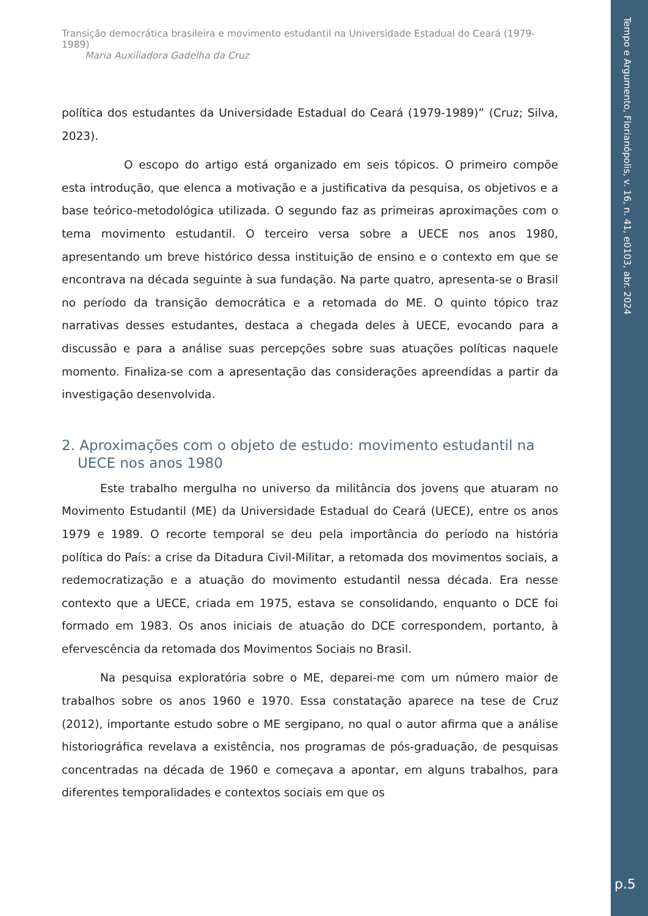Tempo e Argumento, Florianópolis, v. 16, n. 41, e0103, abr. 2024
p.5
Transição democrática brasileira e movimento estudantil na Universidade Estadual do Ceará (1979-1989)
Maria Auxiliadora Gadelha da Cruz
política dos estudantes da Universidade Estadual do Ceará (1979-1989)” (Cruz; Silva, 2023).
O escopo do artigo está organizado em seis tópicos. O primeiro compõe esta introdução, que elenca a motivação e a justificativa da pesquisa, os objetivos e a base teórico-metodológica utilizada. O segundo faz as primeiras aproximações com o tema movimento estudantil. O terceiro versa sobre a UECE nos anos 1980, apresentando um breve histórico dessa instituição de ensino e o contexto em que se encontrava na década seguinte à sua fundação. Na parte quatro, apresenta-se o Brasil no período da transição democrática e a retomada do ME. O quinto tópico traz narrativas desses estudantes, destaca a chegada deles à UECE, evocando para a discussão e para a análise suas percepções sobre suas atuações políticas naquele momento. Finaliza-se com a apresentação das considerações apreendidas a partir da investigação desenvolvida.
2. Aproximações com o objeto de estudo: movimento estudantil na UECE nos anos 1980
Este trabalho mergulha no universo da militância dos jovens que atuaram no Movimento Estudantil (ME) da Universidade Estadual do Ceará (UECE), entre os anos 1979 e 1989. O recorte temporal se deu pela importância do período na história política do País: a crise da Ditadura Civil-Militar, a retomada dos movimentos sociais, a redemocratização e a atuação do movimento estudantil nessa década. Era nesse contexto que a UECE, criada em 1975, estava se consolidando, enquanto o DCE foi formado em 1983. Os anos iniciais de atuação do DCE correspondem, portanto, à efervescência da retomada dos Movimentos Sociais no Brasil.
Na pesquisa exploratória sobre o ME, deparei-me com um número maior de trabalhos sobre os anos 1960 e 1970. Essa constatação aparece na tese de Cruz (2012), importante estudo sobre o ME sergipano, no qual o autor afirma que a análise historiográfica revelava a existência, nos programas de pós-graduação, de pesquisas concentradas na década de 1960 e começava a apontar, em alguns trabalhos, para diferentes temporalidades e contextos sociais em que os